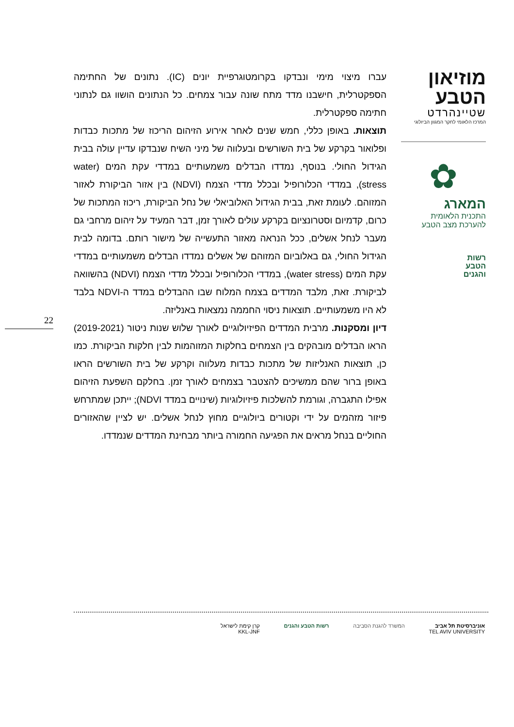עברו מיצוי מימי ונבדקו בקרומטוגרפיית יונים (IC). נתונים של החתימה הספקטרלית, חישבנו מדד מתח שונה עבור צמחים. כל הנתונים הושוו גם לנתוני חתימה ספקטרלית.
תוצאות. באופן כללי, חמש שנים לאחר אירוע הזיהום הריכוז של מתכות כבדות ופלואור בקרקע של בית השורשים ובעלווה של מיני השיח שנבדקו עדיין עולה בבית הגידול החולי. בנוסף, נמדדו הבדלים משמעותיים במדדי עקת המים (water stress), במדדי הכלורופיל ובכלל מדדי הצמח (NDVI) בין אזור הביקורת לאזור המזוהם. לעומת זאת, בבית הגידול האלוביאלי של נחל הביקורת, ריכוז המתכות של כרום, קדמיום וסטרונציום בקרקע עולים לאורך זמן, דבר המעיד על זיהום מרחבי גם מעבר לנחל אשלים, ככל הנראה מאזור התעשייה של מישור רותם. בדומה לבית הגידול החולי, גם באלוביום המזוהם של אשלים נמדדו הבדלים משמעותיים במדדי עקת המים (water stress), במדדי הכלורופיל ובכלל מדדי הצמח (NDVI) בהשוואה לביקורת. זאת, מלבד המדדים בצמח המלוח שבו ההבדלים במדד ה-NDVI בלבד לא היו משמעותיים. תוצאות ניסוי החממה נמצאות באנליזה.
דיון ומסקנות. מרבית המדדים הפיזיולוגיים לאורך שלוש שנות ניטור (2019-2021) הראו הבדלים מובהקים בין הצמחים בחלקות המזוהמות לבין חלקות הביקורת. כמו כן, תוצאות האנליזות של מתכות כבדות מעלווה וקרקע של בית השורשים הראו באופן ברור שהם ממשיכים להצטבר בצמחים לאורך זמן. בחלקם השפעת הזיהום אפילו התגברה, וגורמת להשלכות פיזיולוגיות (שינויים במדד NDVI); ייתכן שמתרחש פיזור מזהמים על ידי וקטורים ביולוגיים מחוץ לנחל אשלים. יש לציין שהאזורים החוליים בנחל מראים את הפגיעה החמורה ביותר מבחינת המדדים שנמדדו.
מוזיאון
הטבע
שטיינהרדט
המרכז הלאומי לחקר המגוון הביולוגי
✿
המארג
התכנית הלאומית
להערכת מצב הטבע
רשות
הטבע
והגנים
22
אוניברסיטת תל אביב
TEL AVIV UNIVERSITY
המשרד להגנת הסביבה רשות הטבע והגנים קרן קימת לישראל
KKL-JNF